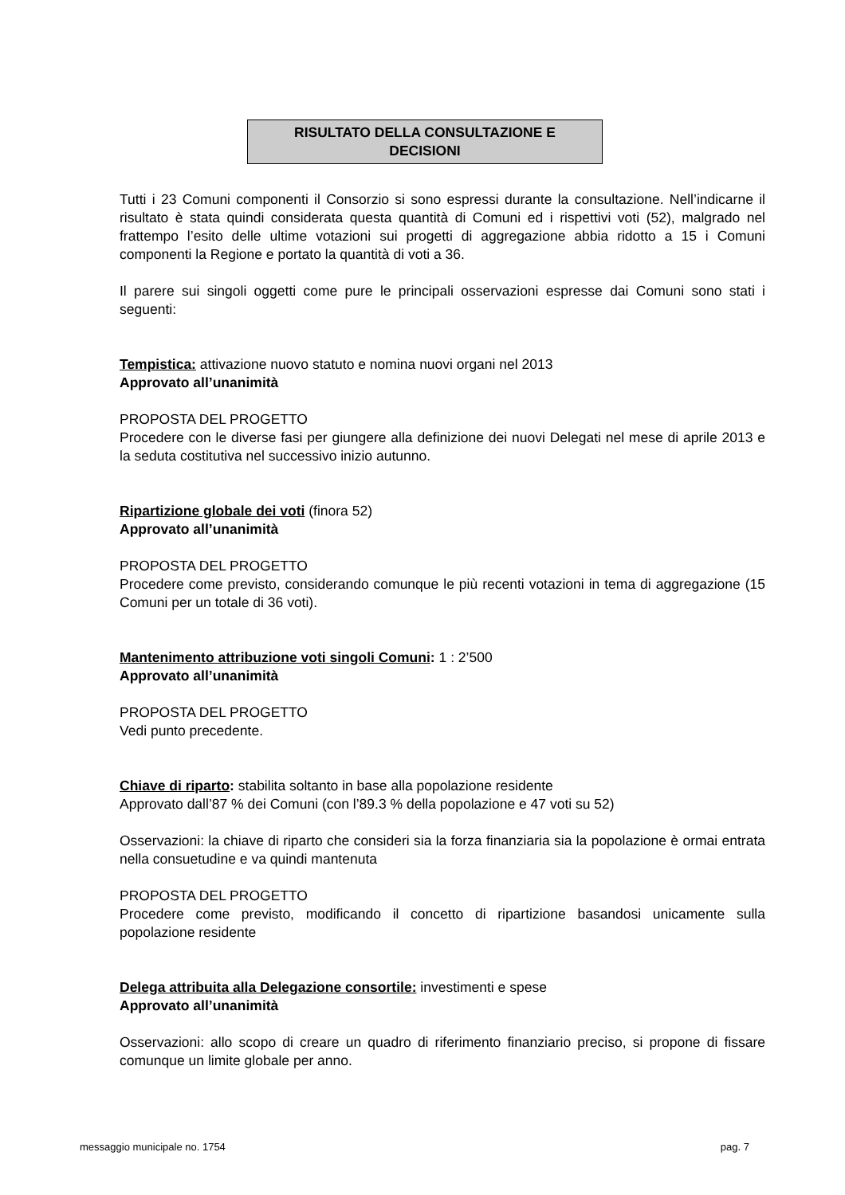RISULTATO DELLA CONSULTAZIONE E
DECISIONI
Tutti i 23 Comuni componenti il Consorzio si sono espressi durante la consultazione. Nell’indicarne il risultato è stata quindi considerata questa quantità di Comuni ed i rispettivi voti (52), malgrado nel frattempo l’esito delle ultime votazioni sui progetti di aggregazione abbia ridotto a 15 i Comuni componenti la Regione e portato la quantità di voti a 36.
Il parere sui singoli oggetti come pure le principali osservazioni espresse dai Comuni sono stati i seguenti:
Tempistica: attivazione nuovo statuto e nomina nuovi organi nel 2013
Approvato all’unanimità
PROPOSTA DEL PROGETTO
Procedere con le diverse fasi per giungere alla definizione dei nuovi Delegati nel mese di aprile 2013 e la seduta costitutiva nel successivo inizio autunno.
Ripartizione globale dei voti (finora 52)
Approvato all’unanimità
PROPOSTA DEL PROGETTO
Procedere come previsto, considerando comunque le più recenti votazioni in tema di aggregazione (15 Comuni per un totale di 36 voti).
Mantenimento attribuzione voti singoli Comuni: 1 : 2’500
Approvato all’unanimità
PROPOSTA DEL PROGETTO
Vedi punto precedente.
Chiave di riparto: stabilita soltanto in base alla popolazione residente
Approvato dall’87 % dei Comuni (con l’89.3 % della popolazione e 47 voti su 52)
Osservazioni: la chiave di riparto che consideri sia la forza finanziaria sia la popolazione è ormai entrata nella consuetudine e va quindi mantenuta
PROPOSTA DEL PROGETTO
Procedere come previsto, modificando il concetto di ripartizione basandosi unicamente sulla popolazione residente
Delega attribuita alla Delegazione consortile: investimenti e spese
Approvato all’unanimità
Osservazioni: allo scopo di creare un quadro di riferimento finanziario preciso, si propone di fissare comunque un limite globale per anno.
messaggio municipale no. 1754 pag. 7